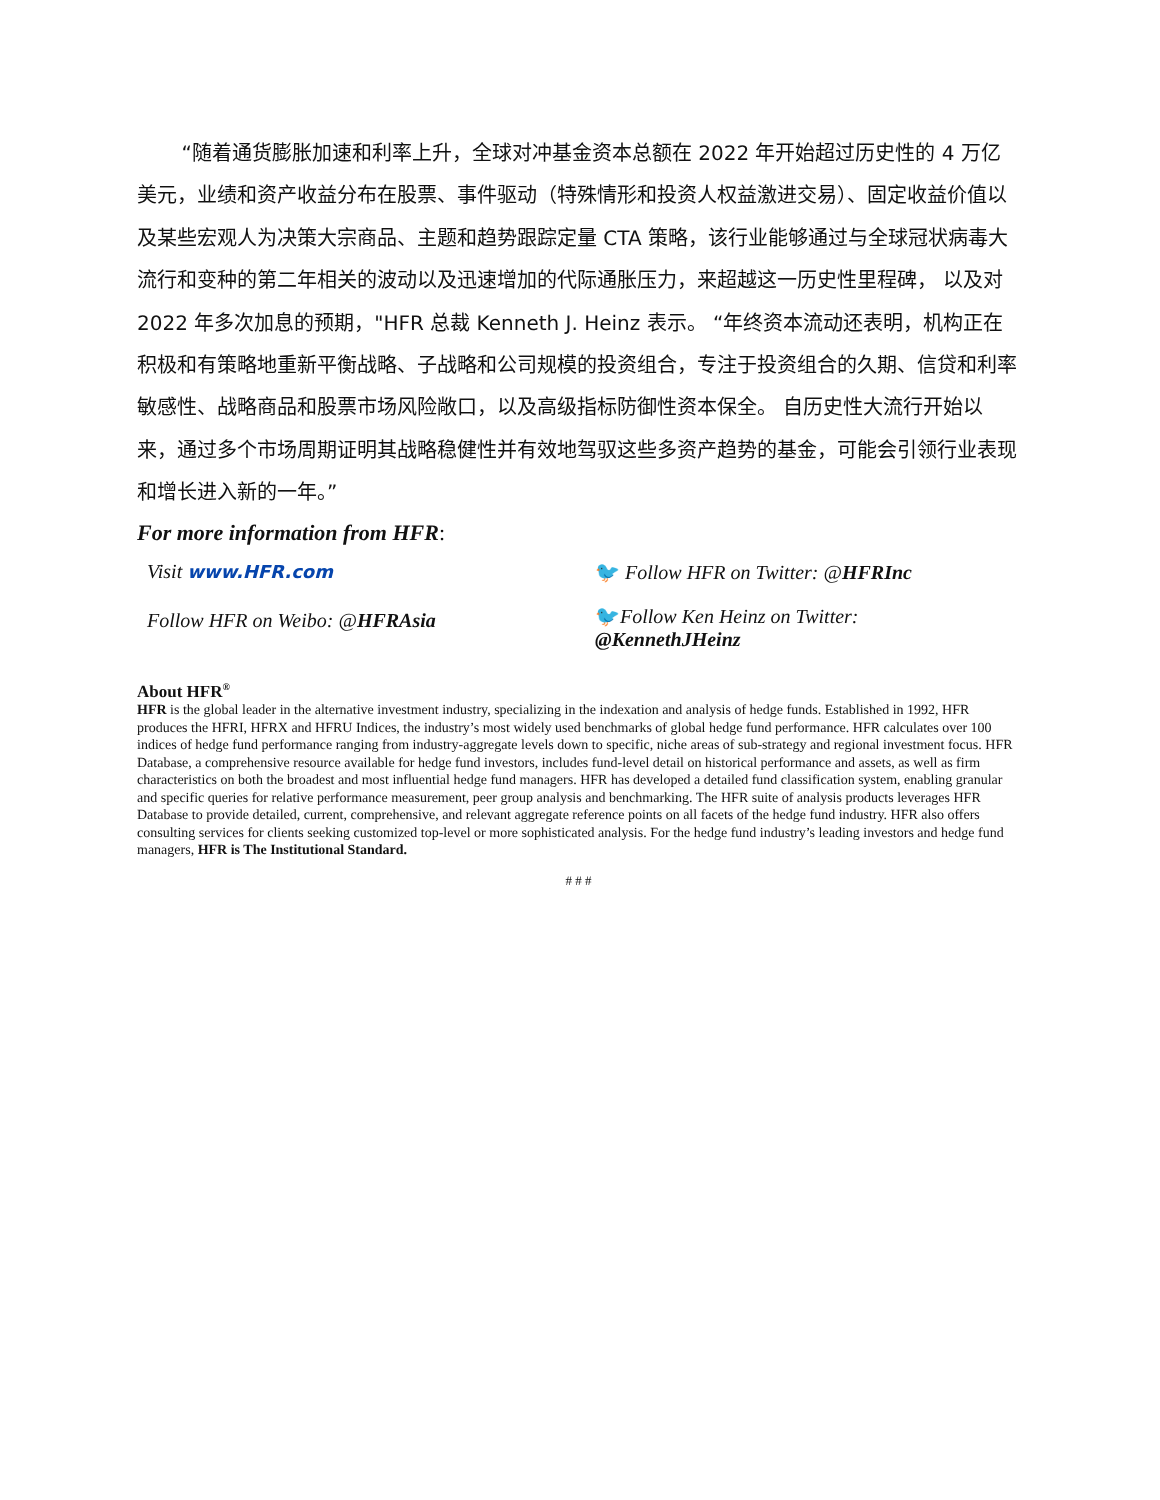“随着通货膨胀加速和利率上升，全球对冲基金资本总额在 2022 年开始超过历史性的 4 万亿美元，业绩和资产收益分布在股票、事件驱动（特殊情形和投资人权益激进交易）、固定收益价值以及某些宏观人为决策大宗商品、主题和趋势跟踪定量 CTA 策略，该行业能够通过与全球冠状病毒大流行和变种的第二年相关的波动以及迅速增加的代际通胀压力，来超越这一历史性里程碑， 以及对 2022 年多次加息的预期，"HFR 总裁 Kenneth J. Heinz 表示。 “年终资本流动还表明，机构正在积极和有策略地重新平衡战略、子战略和公司规模的投资组合，专注于投资组合的久期、信贷和利率敏感性、战略商品和股票市场风险敞口，以及高级指标防御性资本保全。 自历史性大流行开始以来，通过多个市场周期证明其战略稳健性并有效地驾驭这些多资产趋势的基金，可能会引领行业表现和增长进入新的一年。”
For more information from HFR:
Visit www.HFR.com
Follow HFR on Weibo: @HFRAsia
🐦 Follow HFR on Twitter: @HFRInc
🐦Follow Ken Heinz on Twitter:
@KennethJHeinz
About HFR<sup>®</sup>
HFR is the global leader in the alternative investment industry, specializing in the indexation and analysis of hedge funds. Established in 1992, HFR produces the HFRI, HFRX and HFRU Indices, the industry’s most widely used benchmarks of global hedge fund performance. HFR calculates over 100 indices of hedge fund performance ranging from industry-aggregate levels down to specific, niche areas of sub-strategy and regional investment focus. HFR Database, a comprehensive resource available for hedge fund investors, includes fund-level detail on historical performance and assets, as well as firm characteristics on both the broadest and most influential hedge fund managers. HFR has developed a detailed fund classification system, enabling granular and specific queries for relative performance measurement, peer group analysis and benchmarking. The HFR suite of analysis products leverages HFR Database to provide detailed, current, comprehensive, and relevant aggregate reference points on all facets of the hedge fund industry. HFR also offers consulting services for clients seeking customized top-level or more sophisticated analysis. For the hedge fund industry’s leading investors and hedge fund managers, HFR is The Institutional Standard.
# # #